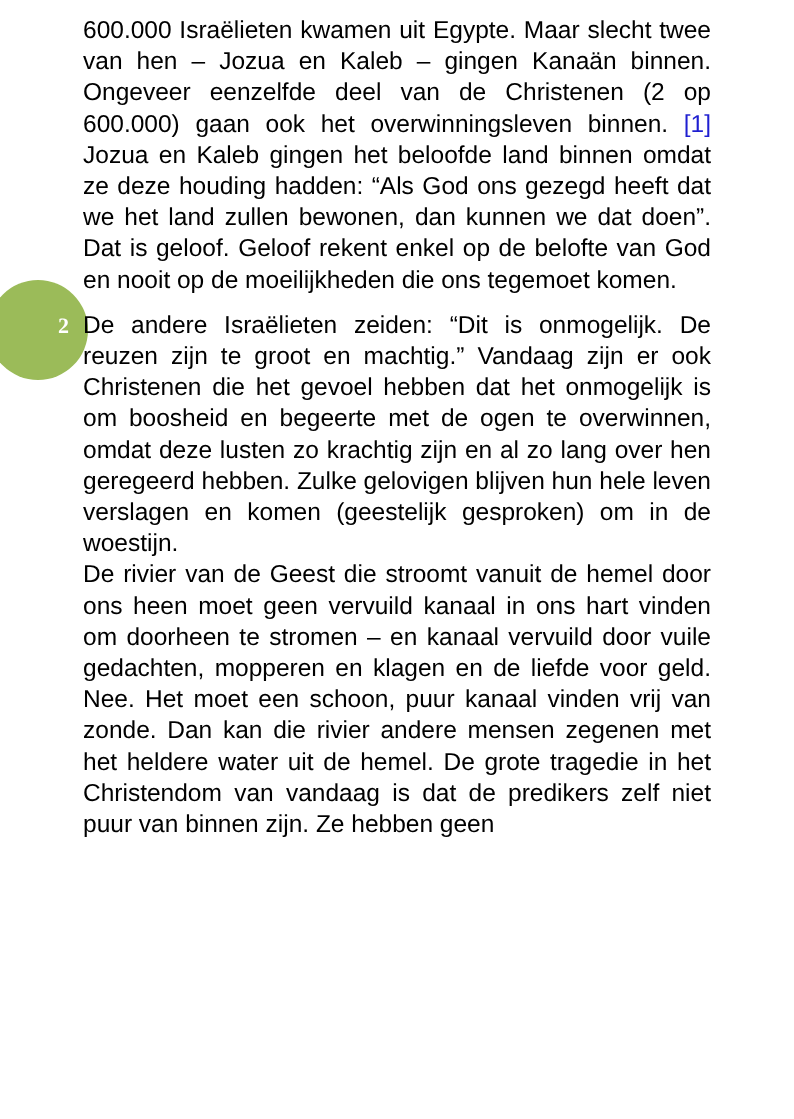2
600.000 Israëlieten kwamen uit Egypte. Maar slecht twee van hen – Jozua en Kaleb – gingen Kanaän binnen. Ongeveer eenzelfde deel van de Christenen (2 op 600.000) gaan ook het overwinningsleven binnen. [1] Jozua en Kaleb gingen het beloofde land binnen omdat ze deze houding hadden: “Als God ons gezegd heeft dat we het land zullen bewonen, dan kunnen we dat doen”. Dat is geloof. Geloof rekent enkel op de belofte van God en nooit op de moeilijkheden die ons tegemoet komen.
De andere Israëlieten zeiden: “Dit is onmogelijk. De reuzen zijn te groot en machtig.” Vandaag zijn er ook Christenen die het gevoel hebben dat het onmogelijk is om boosheid en begeerte met de ogen te overwinnen, omdat deze lusten zo krachtig zijn en al zo lang over hen geregeerd hebben. Zulke gelovigen blijven hun hele leven verslagen en komen (geestelijk gesproken) om in de woestijn.
De rivier van de Geest die stroomt vanuit de hemel door ons heen moet geen vervuild kanaal in ons hart vinden om doorheen te stromen – en kanaal vervuild door vuile gedachten, mopperen en klagen en de liefde voor geld. Nee. Het moet een schoon, puur kanaal vinden vrij van zonde. Dan kan die rivier andere mensen zegenen met het heldere water uit de hemel. De grote tragedie in het Christendom van vandaag is dat de predikers zelf niet puur van binnen zijn. Ze hebben geen